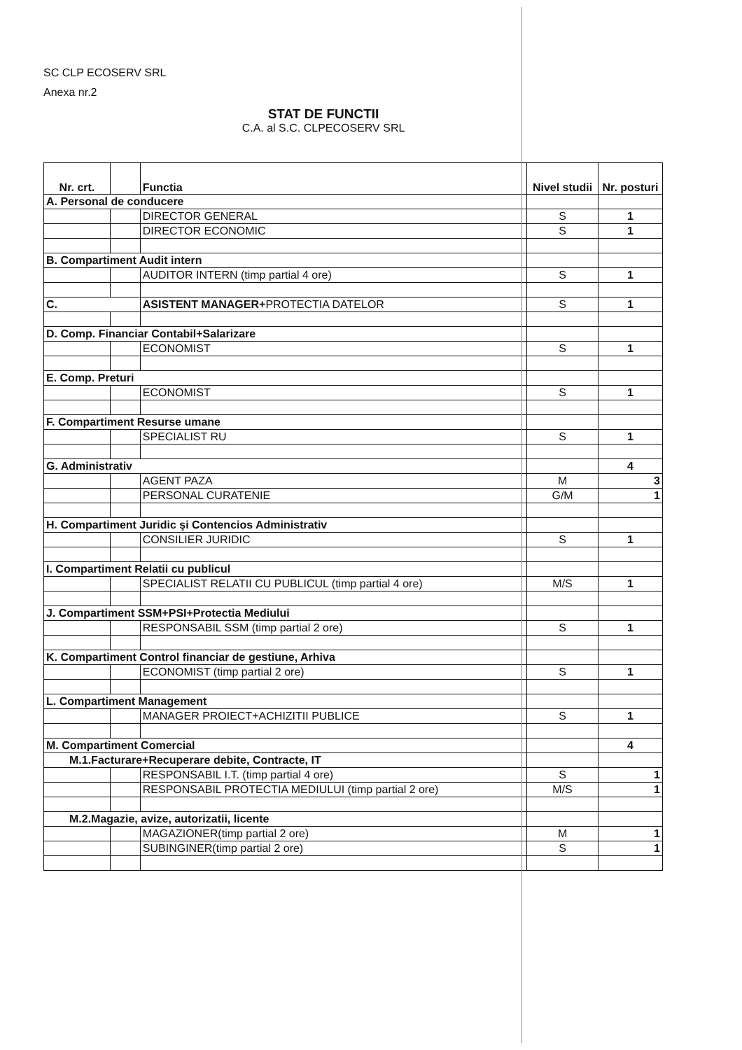SC CLP ECOSERV SRL
Anexa nr.2
STAT DE FUNCTII
C.A. al S.C. CLPECOSERV SRL
| Nr. crt. | | Functia | Nivel studii | Nr. posturi |
| --- | --- | --- | --- | --- |
| A. Personal de conducere | | | | |
| | | DIRECTOR GENERAL | S | 1 |
| | | DIRECTOR ECONOMIC | S | 1 |
| B. Compartiment Audit intern | | | | |
| | | AUDITOR INTERN (timp partial 4 ore) | S | 1 |
| C. | | ASISTENT MANAGER+ PROTECTIA DATELOR | S | 1 |
| D. Comp. Financiar Contabil+Salarizare | | | | |
| | | ECONOMIST | S | 1 |
| E. Comp. Preturi | | | | |
| | | ECONOMIST | S | 1 |
| F. Compartiment Resurse umane | | | | |
| | | SPECIALIST RU | S | 1 |
| G. Administrativ | | | | 4 |
| | | AGENT PAZA | M | 3 |
| | | PERSONAL CURATENIE | G/M | 1 |
| H. Compartiment Juridic şi Contencios Administrativ | | | | |
| | | CONSILIER JURIDIC | S | 1 |
| I. Compartiment Relatii cu publicul | | | | |
| | | SPECIALIST RELATII CU PUBLICUL (timp partial 4 ore) | M/S | 1 |
| J. Compartiment SSM+PSI+Protectia Mediului | | | | |
| | | RESPONSABIL SSM (timp partial 2 ore) | S | 1 |
| K. Compartiment Control financiar de gestiune, Arhiva | | | | |
| | | ECONOMIST (timp partial 2 ore) | S | 1 |
| L. Compartiment Management | | | | |
| | | MANAGER PROIECT+ACHIZITII PUBLICE | S | 1 |
| M. Compartiment Comercial | | | | 4 |
| M.1.Facturare+Recuperare debite, Contracte, IT | | | | |
| | | RESPONSABIL I.T. (timp partial 4 ore) | S | 1 |
| | | RESPONSABIL PROTECTIA MEDIULUI (timp partial 2 ore) | M/S | 1 |
| M.2.Magazie, avize, autorizatii, licente | | | | |
| | | MAGAZIONER(timp partial 2 ore) | M | 1 |
| | | SUBINGINER(timp partial 2 ore) | S | 1 |